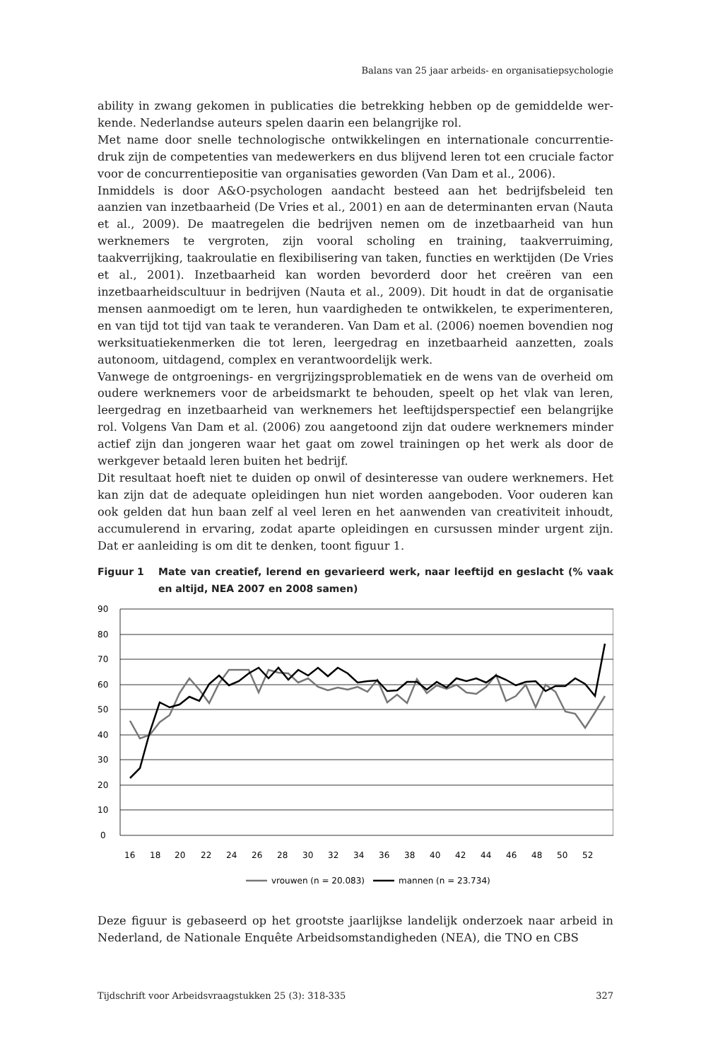Balans van 25 jaar arbeids- en organisatiepsychologie
ability in zwang gekomen in publicaties die betrekking hebben op de gemiddelde wer­kende. Nederlandse auteurs spelen daarin een belangrijke rol.
Met name door snelle technologische ontwikkelingen en internationale concurrentie­druk zijn de competenties van medewerkers en dus blijvend leren tot een cruciale factor voor de concurrentiepositie van organisaties geworden (Van Dam et al., 2006).
Inmiddels is door A&O-psychologen aandacht besteed aan het bedrijfsbeleid ten aanzien van inzetbaarheid (De Vries et al., 2001) en aan de determinanten ervan (Nauta et al., 2009). De maatregelen die bedrijven nemen om de inzetbaarheid van hun werknemers te vergroten, zijn vooral scholing en training, taakverruiming, taakverrijking, taakrou­latie en flexibilisering van taken, functies en werktijden (De Vries et al., 2001). Inzet­baarheid kan worden bevorderd door het creëren van een inzetbaarheidscultuur in bedrijven (Nauta et al., 2009). Dit houdt in dat de organisatie mensen aanmoedigt om te leren, hun vaardigheden te ontwikkelen, te experimenteren, en van tijd tot tijd van taak te veranderen. Van Dam et al. (2006) noemen bovendien nog werksituatiekenmer­ken die tot leren, leergedrag en inzetbaarheid aanzetten, zoals autonoom, uitdagend, complex en verantwoordelijk werk.
Vanwege de ontgroenings- en vergrijzingsproblematiek en de wens van de overheid om oudere werknemers voor de arbeidsmarkt te behouden, speelt op het vlak van leren, leergedrag en inzetbaarheid van werknemers het leeftijdsperspectief een belangrijke rol. Volgens Van Dam et al. (2006) zou aangetoond zijn dat oudere werknemers minder actief zijn dan jongeren waar het gaat om zowel trainingen op het werk als door de werkgever betaald leren buiten het bedrijf.
Dit resultaat hoeft niet te duiden op onwil of desinteresse van oudere werknemers. Het kan zijn dat de adequate opleidingen hun niet worden aangeboden. Voor ouderen kan ook gelden dat hun baan zelf al veel leren en het aanwenden van creativiteit in­houdt, accumulerend in ervaring, zodat aparte opleidingen en cursussen minder urgent zijn. Dat er aanleiding is om dit te denken, toont figuur 1.
Figuur 1 Mate van creatief, lerend en gevarieerd werk, naar leeftijd en geslacht (% vaak en altijd, NEA 2007 en 2008 samen)
90
80
70
60
50
40
30
20
10
0
16
18
20
22
24
26
28
30
32
34
36
38
40
42
44
46
48
50
52
vrouwen (n = 20.083)
mannen (n = 23.734)
Deze figuur is gebaseerd op het grootste jaarlijkse landelijk onderzoek naar arbeid in Nederland, de Nationale Enquête Arbeidsomstandigheden (NEA), die TNO en CBS
Tijdschrift voor Arbeidsvraagstukken 25 (3): 318-335 327